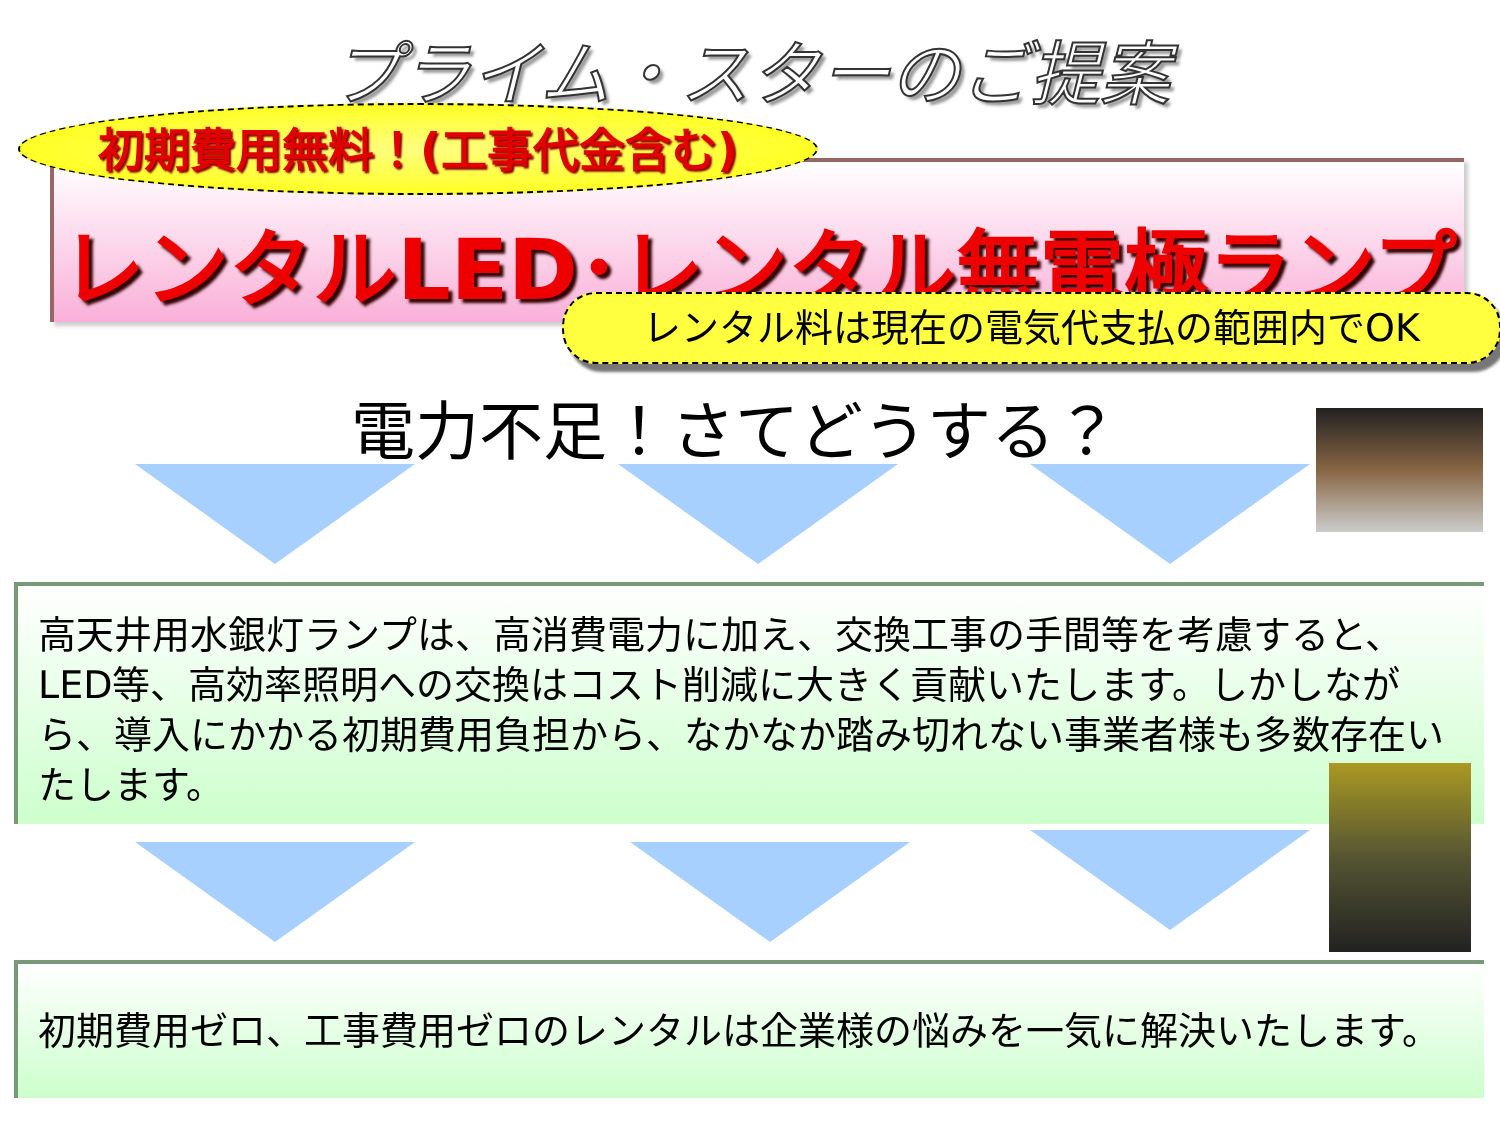プライム・スターのご提案
初期費用無料！(工事代金含む)
レンタルLED･レンタル無電極ランプ
レンタル料は現在の電気代支払の範囲内でOK
電力不足！さてどうする？
高天井用水銀灯ランプは、高消費電力に加え、交換工事の手間等を考慮すると、LED等、高効率照明への交換はコスト削減に大きく貢献いたします。しかしながら、導入にかかる初期費用負担から、なかなか踏み切れない事業者様も多数存在いたします。
初期費用ゼロ、工事費用ゼロのレンタルは企業様の悩みを一気に解決いたします。